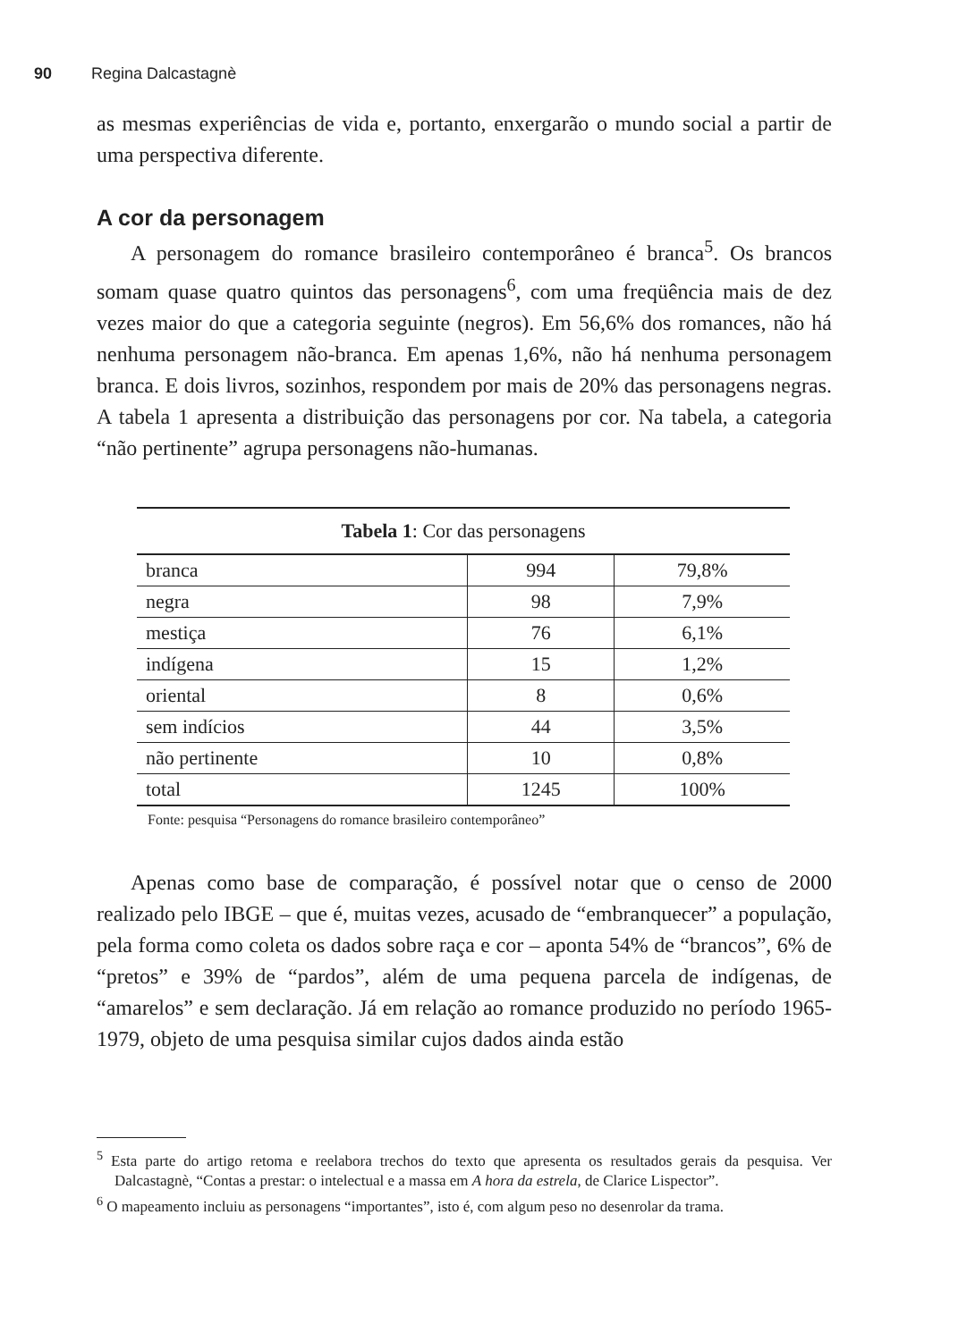90 Regina Dalcastagnè
as mesmas experiências de vida e, portanto, enxergarão o mundo social a partir de uma perspectiva diferente.
A cor da personagem
A personagem do romance brasileiro contemporâneo é branca<sup>5</sup>. Os brancos somam quase quatro quintos das personagens<sup>6</sup>, com uma freqüência mais de dez vezes maior do que a categoria seguinte (negros). Em 56,6% dos romances, não há nenhuma personagem não-branca. Em apenas 1,6%, não há nenhuma personagem branca. E dois livros, sozinhos, respondem por mais de 20% das personagens negras. A tabela 1 apresenta a distribuição das personagens por cor. Na tabela, a categoria “não pertinente” agrupa personagens não-humanas.
| Tabela 1 : Cor das personagens | | |
| --- | --- | --- |
| branca | 994 | 79,8% |
| negra | 98 | 7,9% |
| mestiça | 76 | 6,1% |
| indígena | 15 | 1,2% |
| oriental | 8 | 0,6% |
| sem indícios | 44 | 3,5% |
| não pertinente | 10 | 0,8% |
| total | 1245 | 100% |
Fonte: pesquisa “Personagens do romance brasileiro contemporâneo”
Apenas como base de comparação, é possível notar que o censo de 2000 realizado pelo IBGE – que é, muitas vezes, acusado de “embranquecer” a população, pela forma como coleta os dados sobre raça e cor – aponta 54% de “brancos”, 6% de “pretos” e 39% de “pardos”, além de uma pequena parcela de indígenas, de “amarelos” e sem declaração. Já em relação ao romance produzido no período 1965-1979, objeto de uma pesquisa similar cujos dados ainda estão
<sup>5</sup> Esta parte do artigo retoma e reelabora trechos do texto que apresenta os resultados gerais da pesquisa. Ver Dalcastagnè, “Contas a prestar: o intelectual e a massa em A hora da estrela, de Clarice Lispector”.
<sup>6</sup> O mapeamento incluiu as personagens “importantes”, isto é, com algum peso no desenrolar da trama.